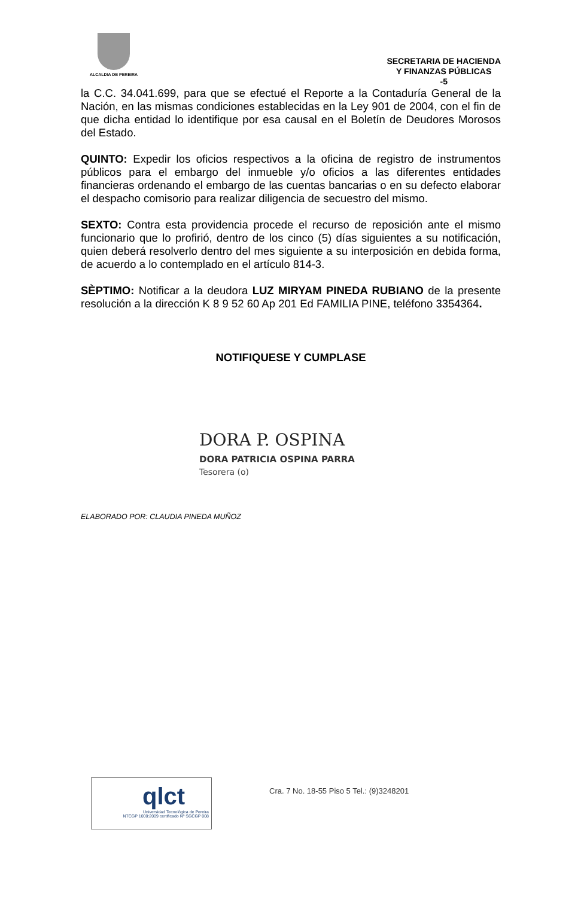ALCALDIA DE PEREIRA
SECRETARIA DE HACIENDA
Y FINANZAS PÚBLICAS
-5
la C.C. 34.041.699, para que se efectué el Reporte a la Contaduría General de la Nación, en las mismas condiciones establecidas en la Ley 901 de 2004, con el fin de que dicha entidad lo identifique por esa causal en el Boletín de Deudores Morosos del Estado.
QUINTO: Expedir los oficios respectivos a la oficina de registro de instrumentos públicos para el embargo del inmueble y/o oficios a las diferentes entidades financieras ordenando el embargo de las cuentas bancarias o en su defecto elaborar el despacho comisorio para realizar diligencia de secuestro del mismo.
SEXTO: Contra esta providencia procede el recurso de reposición ante el mismo funcionario que lo profirió, dentro de los cinco (5) días siguientes a su notificación, quien deberá resolverlo dentro del mes siguiente a su interposición en debida forma, de acuerdo a lo contemplado en el artículo 814-3.
SÈPTIMO: Notificar a la deudora LUZ MIRYAM PINEDA RUBIANO de la presente resolución a la dirección K 8 9 52 60 Ap 201 Ed FAMILIA PINE, teléfono 3354364.
NOTIFIQUESE Y CUMPLASE
DORA P. OSPINA
DORA PATRICIA OSPINA PARRA
Tesorera (o)
ELABORADO POR: CLAUDIA PINEDA MUÑOZ
qlct
Universidad Tecnológica de Pereira
NTCGP 1000:2009 certificado Nº SGCGP 008
Cra. 7 No. 18-55 Piso 5 Tel.: (9)3248201